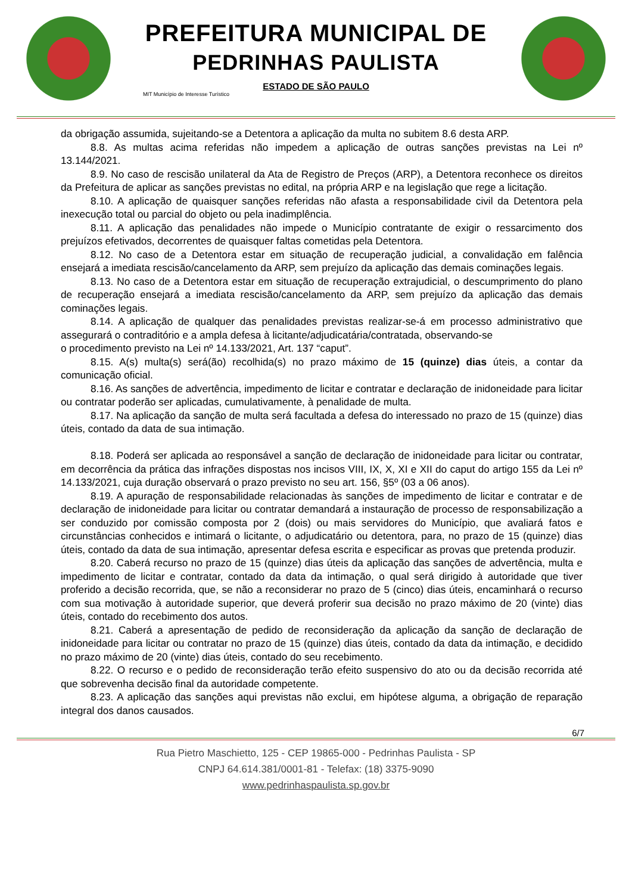PREFEITURA MUNICIPAL DE
PEDRINHAS PAULISTA
ESTADO DE SÃO PAULO
MIT Município de Interesse Turístico
da obrigação assumida, sujeitando-se a Detentora a aplicação da multa no subitem 8.6 desta ARP.
8.8. As multas acima referidas não impedem a aplicação de outras sanções previstas na Lei nº 13.144/2021.
8.9. No caso de rescisão unilateral da Ata de Registro de Preços (ARP), a Detentora reconhece os direitos da Prefeitura de aplicar as sanções previstas no edital, na própria ARP e na legislação que rege a licitação.
8.10. A aplicação de quaisquer sanções referidas não afasta a responsabilidade civil da Detentora pela inexecução total ou parcial do objeto ou pela inadimplência.
8.11. A aplicação das penalidades não impede o Município contratante de exigir o ressarcimento dos prejuízos efetivados, decorrentes de quaisquer faltas cometidas pela Detentora.
8.12. No caso de a Detentora estar em situação de recuperação judicial, a convalidação em falência ensejará a imediata rescisão/cancelamento da ARP, sem prejuízo da aplicação das demais cominações legais.
8.13. No caso de a Detentora estar em situação de recuperação extrajudicial, o descumprimento do plano de recuperação ensejará a imediata rescisão/cancelamento da ARP, sem prejuízo da aplicação das demais cominações legais.
8.14. A aplicação de qualquer das penalidades previstas realizar-se-á em processo administrativo que assegurará o contraditório e a ampla defesa à licitante/adjudicatária/contratada, observando-se
o procedimento previsto na Lei nº 14.133/2021, Art. 137 “caput”.
8.15. A(s) multa(s) será(ão) recolhida(s) no prazo máximo de 15 (quinze) dias úteis, a contar da comunicação oficial.
8.16. As sanções de advertência, impedimento de licitar e contratar e declaração de inidoneidade para licitar ou contratar poderão ser aplicadas, cumulativamente, à penalidade de multa.
8.17. Na aplicação da sanção de multa será facultada a defesa do interessado no prazo de 15 (quinze) dias úteis, contado da data de sua intimação.
8.18. Poderá ser aplicada ao responsável a sanção de declaração de inidoneidade para licitar ou contratar, em decorrência da prática das infrações dispostas nos incisos VIII, IX, X, XI e XII do caput do artigo 155 da Lei nº 14.133/2021, cuja duração observará o prazo previsto no seu art. 156, §5º (03 a 06 anos).
8.19. A apuração de responsabilidade relacionadas às sanções de impedimento de licitar e contratar e de declaração de inidoneidade para licitar ou contratar demandará a instauração de processo de responsabilização a ser conduzido por comissão composta por 2 (dois) ou mais servidores do Município, que avaliará fatos e circunstâncias conhecidos e intimará o licitante, o adjudicatário ou detentora, para, no prazo de 15 (quinze) dias úteis, contado da data de sua intimação, apresentar defesa escrita e especificar as provas que pretenda produzir.
8.20. Caberá recurso no prazo de 15 (quinze) dias úteis da aplicação das sanções de advertência, multa e impedimento de licitar e contratar, contado da data da intimação, o qual será dirigido à autoridade que tiver proferido a decisão recorrida, que, se não a reconsiderar no prazo de 5 (cinco) dias úteis, encaminhará o recurso com sua motivação à autoridade superior, que deverá proferir sua decisão no prazo máximo de 20 (vinte) dias úteis, contado do recebimento dos autos.
8.21. Caberá a apresentação de pedido de reconsideração da aplicação da sanção de declaração de inidoneidade para licitar ou contratar no prazo de 15 (quinze) dias úteis, contado da data da intimação, e decidido no prazo máximo de 20 (vinte) dias úteis, contado do seu recebimento.
8.22. O recurso e o pedido de reconsideração terão efeito suspensivo do ato ou da decisão recorrida até que sobrevenha decisão final da autoridade competente.
8.23. A aplicação das sanções aqui previstas não exclui, em hipótese alguma, a obrigação de reparação integral dos danos causados.
6/7
Rua Pietro Maschietto, 125 - CEP 19865-000 - Pedrinhas Paulista - SP
CNPJ 64.614.381/0001-81 - Telefax: (18) 3375-9090
www.pedrinhaspaulista.sp.gov.br